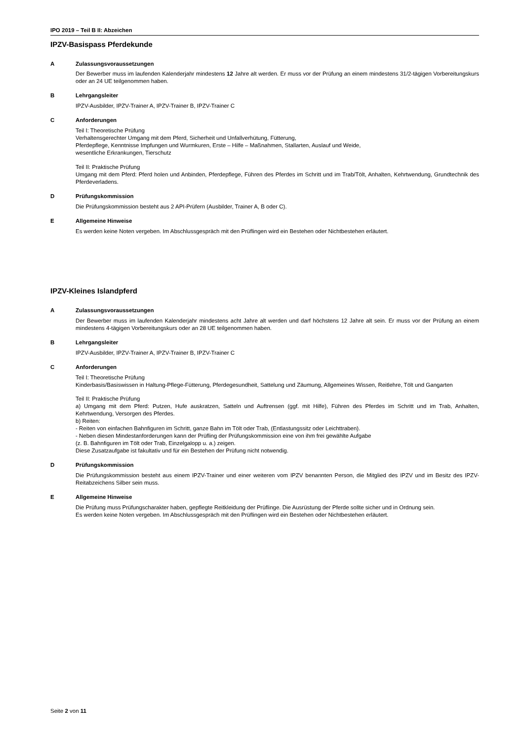IPO 2019 – Teil B II: Abzeichen
IPZV-Basispass Pferdekunde
A Zulassungsvoraussetzungen
Der Bewerber muss im laufenden Kalenderjahr mindestens 12 Jahre alt werden. Er muss vor der Prüfung an einem mindestens 31/2-tägigen Vorbereitungskurs oder an 24 UE teilgenommen haben.
B Lehrgangsleiter
IPZV-Ausbilder, IPZV-Trainer A, IPZV-Trainer B, IPZV-Trainer C
C Anforderungen
Teil I: Theoretische Prüfung
Verhaltensgerechter Umgang mit dem Pferd, Sicherheit und Unfallverhütung, Fütterung,
Pferdepflege, Kenntnisse Impfungen und Wurmkuren, Erste – Hilfe – Maßnahmen, Stallarten, Auslauf und Weide,
wesentliche Erkrankungen, Tierschutz
Teil II: Praktische Prüfung
Umgang mit dem Pferd: Pferd holen und Anbinden, Pferdepflege, Führen des Pferdes im Schritt und im Trab/Tölt, Anhalten, Kehrtwendung, Grundtechnik des Pferdeverladens.
D Prüfungskommission
Die Prüfungskommission besteht aus 2 API-Prüfern (Ausbilder, Trainer A, B oder C).
E Allgemeine Hinweise
Es werden keine Noten vergeben. Im Abschlussgespräch mit den Prüflingen wird ein Bestehen oder Nichtbestehen erläutert.
IPZV-Kleines Islandpferd
A Zulassungsvoraussetzungen
Der Bewerber muss im laufenden Kalenderjahr mindestens acht Jahre alt werden und darf höchstens 12 Jahre alt sein. Er muss vor der Prüfung an einem mindestens 4-tägigen Vorbereitungskurs oder an 28 UE teilgenommen haben.
B Lehrgangsleiter
IPZV-Ausbilder, IPZV-Trainer A, IPZV-Trainer B, IPZV-Trainer C
C Anforderungen
Teil I: Theoretische Prüfung
Kinderbasis/Basiswissen in Haltung-Pflege-Fütterung, Pferdegesundheit, Sattelung und Zäumung, Allgemeines Wissen, Reitlehre, Tölt und Gangarten
Teil II: Praktische Prüfung
a) Umgang mit dem Pferd: Putzen, Hufe auskratzen, Satteln und Auftrensen (ggf. mit Hilfe), Führen des Pferdes im Schritt und im Trab, Anhalten, Kehrtwendung, Versorgen des Pferdes.
b) Reiten:
- Reiten von einfachen Bahnfiguren im Schritt, ganze Bahn im Tölt oder Trab, (Entlastungssitz oder Leichttraben).
- Neben diesen Mindestanforderungen kann der Prüfling der Prüfungskommission eine von ihm frei gewählte Aufgabe
(z. B. Bahnfiguren im Tölt oder Trab, Einzelgalopp u. a.) zeigen.
Diese Zusatzaufgabe ist fakultativ und für ein Bestehen der Prüfung nicht notwendig.
D Prüfungskommission
Die Prüfungskommission besteht aus einem IPZV-Trainer und einer weiteren vom IPZV benannten Person, die Mitglied des IPZV und im Besitz des IPZV-Reitabzeichens Silber sein muss.
E Allgemeine Hinweise
Die Prüfung muss Prüfungscharakter haben, gepflegte Reitkleidung der Prüflinge. Die Ausrüstung der Pferde sollte sicher und in Ordnung sein.
Es werden keine Noten vergeben. Im Abschlussgespräch mit den Prüflingen wird ein Bestehen oder Nichtbestehen erläutert.
Seite 2 von 11